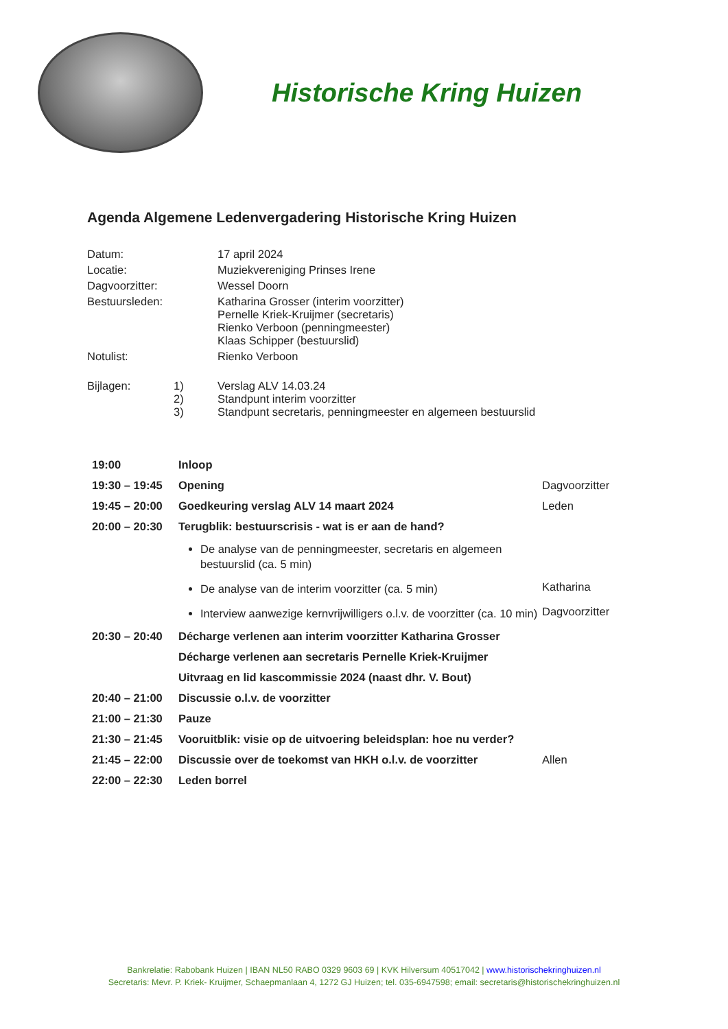Historische Kring Huizen
Agenda Algemene Ledenvergadering Historische Kring Huizen
| Datum: | | 17 april 2024 |
| Locatie: | | Muziekvereniging Prinses Irene |
| Dagvoorzitter: | | Wessel Doorn |
| Bestuursleden: | | Katharina Grosser (interim voorzitter) Pernelle Kriek-Kruijmer (secretaris) Rienko Verboon (penningmeester) Klaas Schipper (bestuurslid) |
| Notulist: | | Rienko Verboon |
| Bijlagen: | | 1) Verslag ALV 14.03.24 2) Standpunt interim voorzitter 3) Standpunt secretaris, penningmeester en algemeen bestuurslid |
| 19:00 | Inloop | |
| 19:30 – 19:45 | Opening | Dagvoorzitter |
| 19:45 – 20:00 | Goedkeuring verslag ALV 14 maart 2024 | Leden |
| 20:00 – 20:30 | Terugblik: bestuurscrisis - wat is er aan de hand? | |
| | De analyse van de penningmeester, secretaris en algemeen bestuurslid (ca. 5 min) | |
| | De analyse van de interim voorzitter (ca. 5 min) | Katharina |
| | Interview aanwezige kernvrijwilligers o.l.v. de voorzitter (ca. 10 min) | Dagvoorzitter |
| 20:30 – 20:40 | Décharge verlenen aan interim voorzitter Katharina Grosser | |
| | Décharge verlenen aan secretaris Pernelle Kriek-Kruijmer | |
| | Uitvraag en lid kascommissie 2024 (naast dhr. V. Bout) | |
| 20:40 – 21:00 | Discussie o.l.v. de voorzitter | |
| 21:00 – 21:30 | Pauze | |
| 21:30 – 21:45 | Vooruitblik: visie op de uitvoering beleidsplan: hoe nu verder? | |
| 21:45 – 22:00 | Discussie over de toekomst van HKH o.l.v. de voorzitter | Allen |
| 22:00 – 22:30 | Leden borrel | |
Bankrelatie: Rabobank Huizen | IBAN NL50 RABO 0329 9603 69 | KVK Hilversum 40517042 | www.historischekringhuizen.nl
Secretaris: Mevr. P. Kriek- Kruijmer, Schaepmanlaan 4, 1272 GJ Huizen; tel. 035-6947598; email: secretaris@historischekringhuizen.nl